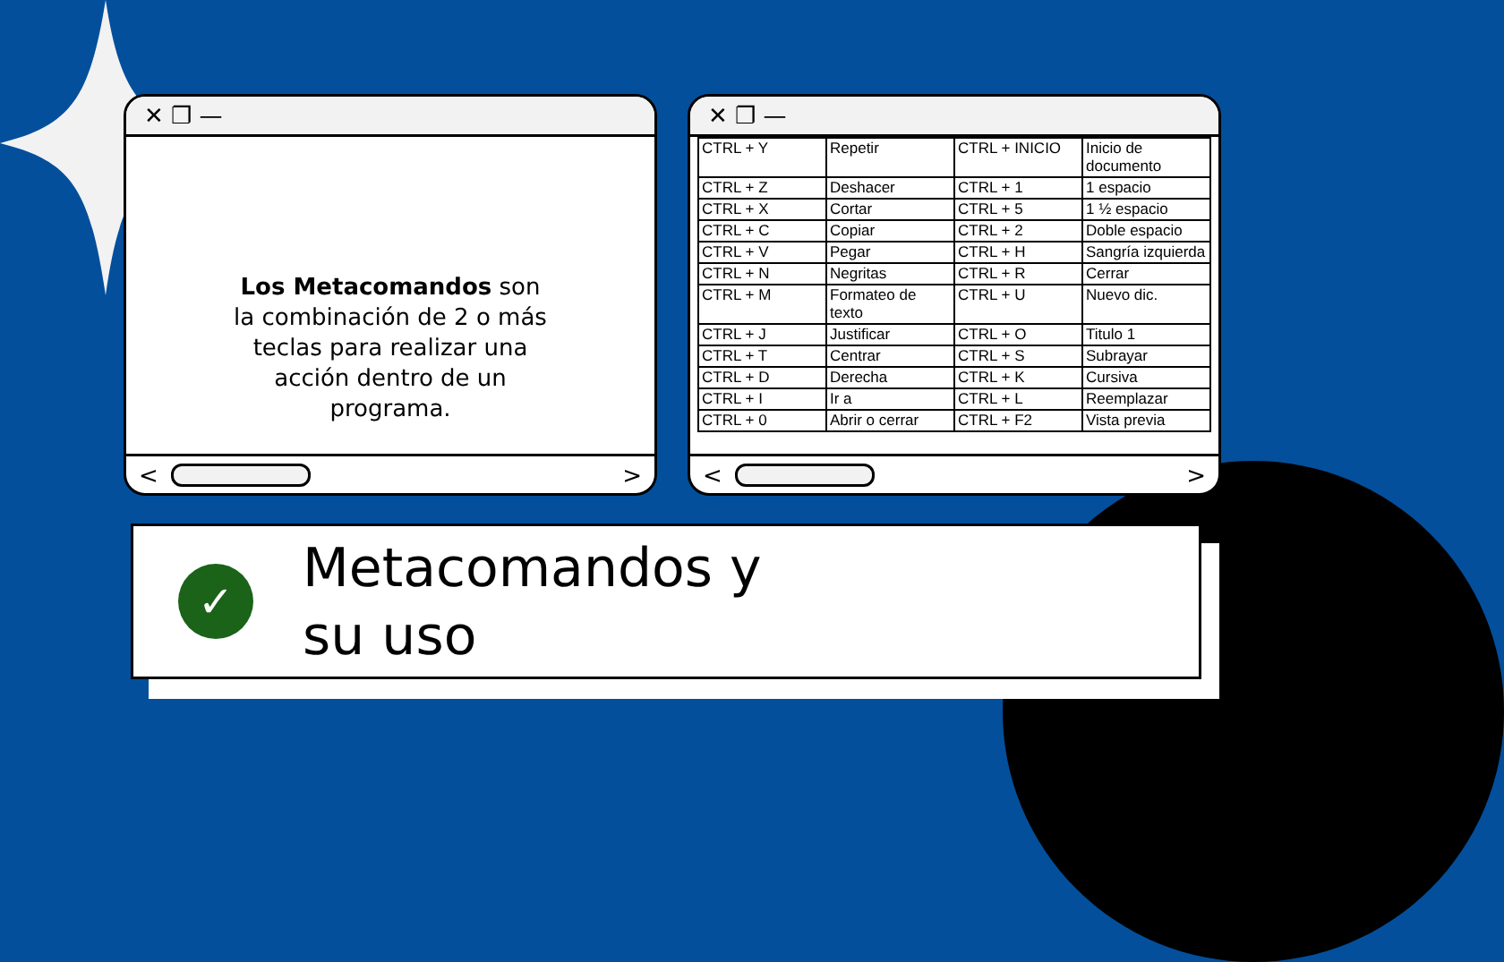✕ ❐ —
Los Metacomandos son la combinación de 2 o más teclas para realizar una acción dentro de un programa.
<
>
✕ ❐ —
| CTRL + Y | Repetir | CTRL + INICIO | Inicio de documento |
| CTRL + Z | Deshacer | CTRL + 1 | 1 espacio |
| CTRL + X | Cortar | CTRL + 5 | 1 ½ espacio |
| CTRL + C | Copiar | CTRL + 2 | Doble espacio |
| CTRL + V | Pegar | CTRL + H | Sangría izquierda |
| CTRL + N | Negritas | CTRL + R | Cerrar |
| CTRL + M | Formateo de texto | CTRL + U | Nuevo dic. |
| CTRL + J | Justificar | CTRL + O | Titulo 1 |
| CTRL + T | Centrar | CTRL + S | Subrayar |
| CTRL + D | Derecha | CTRL + K | Cursiva |
| CTRL + I | Ir a | CTRL + L | Reemplazar |
| CTRL + 0 | Abrir o cerrar | CTRL + F2 | Vista previa |
<
>
✓
Metacomandos y
su uso